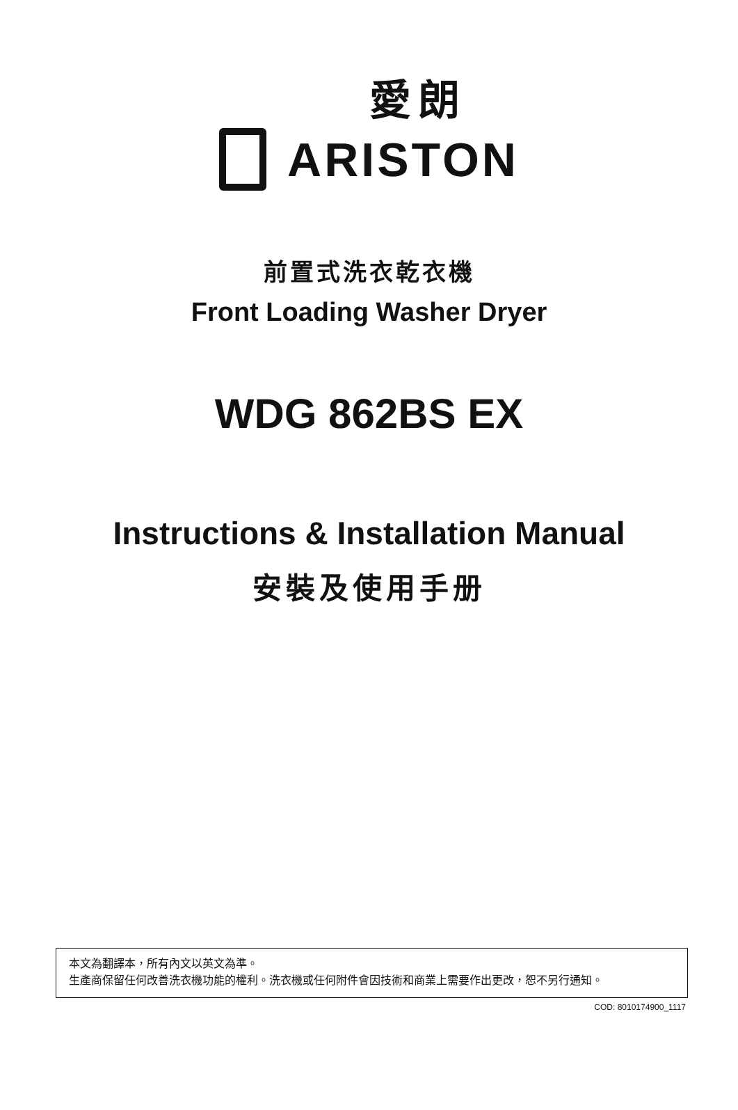愛朗
ARISTON
前置式洗衣乾衣機
Front Loading Washer Dryer
WDG 862BS EX
Instructions & Installation Manual
安裝及使用手册
本文為翻譯本，所有內文以英文為準。
生產商保留任何改善洗衣機功能的權利。洗衣機或任何附件會因技術和商業上需要作出更改，恕不另行通知。
COD: 8010174900_1117